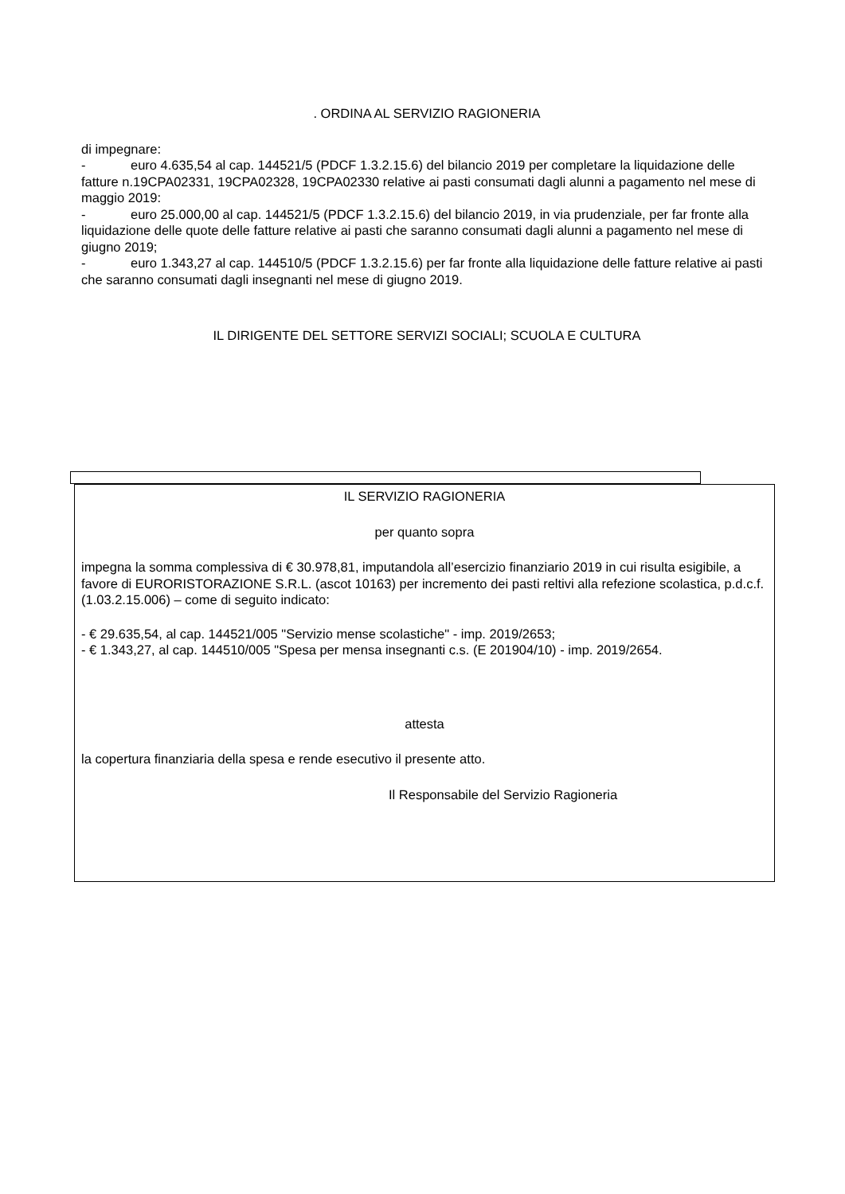. ORDINA AL SERVIZIO RAGIONERIA
di impegnare:
- euro 4.635,54 al cap. 144521/5 (PDCF 1.3.2.15.6) del bilancio 2019 per completare la liquidazione delle fatture n.19CPA02331, 19CPA02328, 19CPA02330 relative ai pasti consumati dagli alunni a pagamento nel mese di maggio 2019:
- euro 25.000,00 al cap. 144521/5 (PDCF 1.3.2.15.6) del bilancio 2019, in via prudenziale, per far fronte alla liquidazione delle quote delle fatture relative ai pasti che saranno consumati dagli alunni a pagamento nel mese di giugno 2019;
- euro 1.343,27 al cap. 144510/5 (PDCF 1.3.2.15.6) per far fronte alla liquidazione delle fatture relative ai pasti che saranno consumati dagli insegnanti nel mese di giugno 2019.
IL DIRIGENTE DEL SETTORE SERVIZI SOCIALI; SCUOLA E CULTURA
IL SERVIZIO RAGIONERIA
per quanto sopra
impegna la somma complessiva di € 30.978,81, imputandola all’esercizio finanziario 2019 in cui risulta esigibile, a favore di EURORISTORAZIONE S.R.L. (ascot 10163) per incremento dei pasti reltivi alla refezione scolastica, p.d.c.f. (1.03.2.15.006) – come di seguito indicato:
- € 29.635,54, al cap. 144521/005 "Servizio mense scolastiche" - imp. 2019/2653;
- € 1.343,27, al cap. 144510/005 "Spesa per mensa insegnanti c.s. (E 201904/10) - imp. 2019/2654.
attesta
la copertura finanziaria della spesa e rende esecutivo il presente atto.
Il Responsabile del Servizio Ragioneria